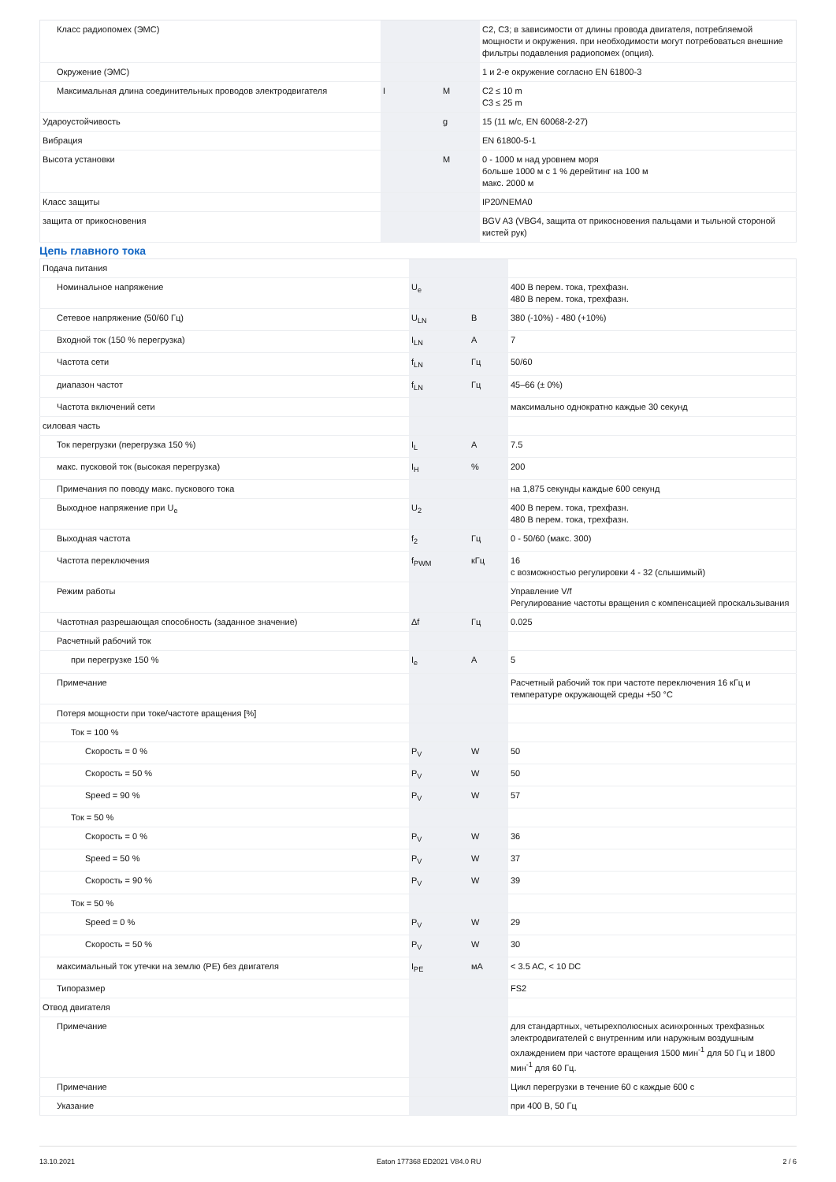| Класс радиопомех (ЭМС) | | | C2, C3; в зависимости от длины провода двигателя, потребляемой мощности и окружения. при необходимости могут потребоваться внешние фильтры подавления радиопомех (опция). |
| Окружение (ЭМС) | | | 1 и 2-е окружение согласно EN 61800-3 |
| Максимальная длина соединительных проводов электродвигателя | I | M | C2 ≤ 10 m C3 ≤ 25 m |
| Удароустойчивость | | g | 15 (11 м/с, EN 60068-2-27) |
| Вибрация | | | EN 61800-5-1 |
| Высота установки | | M | 0 - 1000 м над уровнем моря больше 1000 м с 1 % дерейтинг на 100 м макс. 2000 м |
| Класс защиты | | | IP20/NEMA0 |
| защита от прикосновения | | | BGV A3 (VBG4, защита от прикосновения пальцами и тыльной стороной кистей рук) |
Цепь главного тока
| Подача питания | | | |
| Номинальное напряжение | U<sub>e</sub> | | 400 В перем. тока, трехфазн. 480 В перем. тока, трехфазн. |
| Сетевое напряжение (50/60 Гц) | U<sub>LN</sub> | В | 380 (-10%) - 480 (+10%) |
| Входной ток (150 % перегрузка) | I<sub>LN</sub> | A | 7 |
| Частота сети | f<sub>LN</sub> | Гц | 50/60 |
| диапазон частот | f<sub>LN</sub> | Гц | 45–66 (± 0%) |
| Частота включений сети | | | максимально однократно каждые 30 секунд |
| силовая часть | | | |
| Ток перегрузки (перегрузка 150 %) | I<sub>L</sub> | A | 7.5 |
| макс. пусковой ток (высокая перегрузка) | I<sub>H</sub> | % | 200 |
| Примечания по поводу макс. пускового тока | | | на 1,875 секунды каждые 600 секунд |
| Выходное напряжение при U<sub>e</sub> | U<sub>2</sub> | | 400 В перем. тока, трехфазн. 480 В перем. тока, трехфазн. |
| Выходная частота | f<sub>2</sub> | Гц | 0 - 50/60 (макс. 300) |
| Частота переключения | f<sub>PWM</sub> | кГц | 16 с возможностью регулировки 4 - 32 (слышимый) |
| Режим работы | | | Управление V/f Регулирование частоты вращения с компенсацией проскальзывания |
| Частотная разрешающая способность (заданное значение) | Δf | Гц | 0.025 |
| Расчетный рабочий ток | | | |
| при перегрузке 150 % | I<sub>e</sub> | A | 5 |
| Примечание | | | Расчетный рабочий ток при частоте переключения 16 кГц и температуре окружающей среды +50 °C |
| Потеря мощности при токе/частоте вращения [%] | | | |
| Ток = 100 % | | | |
| Скорость = 0 % | P<sub>V</sub> | W | 50 |
| Скорость = 50 % | P<sub>V</sub> | W | 50 |
| Speed = 90 % | P<sub>V</sub> | W | 57 |
| Ток = 50 % | | | |
| Скорость = 0 % | P<sub>V</sub> | W | 36 |
| Speed = 50 % | P<sub>V</sub> | W | 37 |
| Скорость = 90 % | P<sub>V</sub> | W | 39 |
| Ток = 50 % | | | |
| Speed = 0 % | P<sub>V</sub> | W | 29 |
| Скорость = 50 % | P<sub>V</sub> | W | 30 |
| максимальный ток утечки на землю (PE) без двигателя | I<sub>PE</sub> | мА | < 3.5 AC, < 10 DC |
| Типоразмер | | | FS2 |
| Отвод двигателя | | | |
| Примечание | | | для стандартных, четырехполюсных асинхронных трехфазных электродвигателей с внутренним или наружным воздушным охлаждением при частоте вращения 1500 мин<sup>-1</sup> для 50 Гц и 1800 мин<sup>-1</sup> для 60 Гц. |
| Примечание | | | Цикл перегрузки в течение 60 с каждые 600 с |
| Указание | | | при 400 В, 50 Гц |
13.10.2021 Eaton 177368 ED2021 V84.0 RU 2 / 6